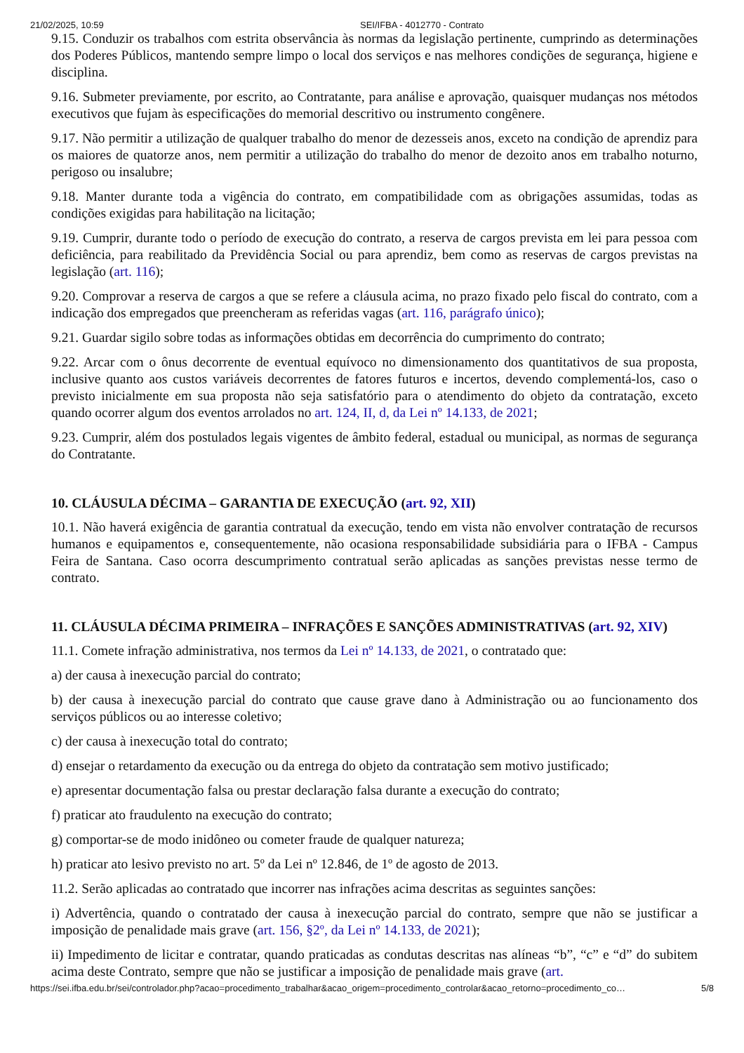21/02/2025, 10:59 SEI/IFBA - 4012770 - Contrato
9.15. Conduzir os trabalhos com estrita observância às normas da legislação pertinente, cumprindo as determinações dos Poderes Públicos, mantendo sempre limpo o local dos serviços e nas melhores condições de segurança, higiene e disciplina.
9.16. Submeter previamente, por escrito, ao Contratante, para análise e aprovação, quaisquer mudanças nos métodos executivos que fujam às especificações do memorial descritivo ou instrumento congênere.
9.17. Não permitir a utilização de qualquer trabalho do menor de dezesseis anos, exceto na condição de aprendiz para os maiores de quatorze anos, nem permitir a utilização do trabalho do menor de dezoito anos em trabalho noturno, perigoso ou insalubre;
9.18. Manter durante toda a vigência do contrato, em compatibilidade com as obrigações assumidas, todas as condições exigidas para habilitação na licitação;
9.19. Cumprir, durante todo o período de execução do contrato, a reserva de cargos prevista em lei para pessoa com deficiência, para reabilitado da Previdência Social ou para aprendiz, bem como as reservas de cargos previstas na legislação (art. 116);
9.20. Comprovar a reserva de cargos a que se refere a cláusula acima, no prazo fixado pelo fiscal do contrato, com a indicação dos empregados que preencheram as referidas vagas (art. 116, parágrafo único);
9.21. Guardar sigilo sobre todas as informações obtidas em decorrência do cumprimento do contrato;
9.22. Arcar com o ônus decorrente de eventual equívoco no dimensionamento dos quantitativos de sua proposta, inclusive quanto aos custos variáveis decorrentes de fatores futuros e incertos, devendo complementá-los, caso o previsto inicialmente em sua proposta não seja satisfatório para o atendimento do objeto da contratação, exceto quando ocorrer algum dos eventos arrolados no art. 124, II, d, da Lei nº 14.133, de 2021;
9.23. Cumprir, além dos postulados legais vigentes de âmbito federal, estadual ou municipal, as normas de segurança do Contratante.
10. CLÁUSULA DÉCIMA – GARANTIA DE EXECUÇÃO (art. 92, XII)
10.1. Não haverá exigência de garantia contratual da execução, tendo em vista não envolver contratação de recursos humanos e equipamentos e, consequentemente, não ocasiona responsabilidade subsidiária para o IFBA - Campus Feira de Santana. Caso ocorra descumprimento contratual serão aplicadas as sanções previstas nesse termo de contrato.
11. CLÁUSULA DÉCIMA PRIMEIRA – INFRAÇÕES E SANÇÕES ADMINISTRATIVAS (art. 92, XIV)
11.1. Comete infração administrativa, nos termos da Lei nº 14.133, de 2021, o contratado que:
a) der causa à inexecução parcial do contrato;
b) der causa à inexecução parcial do contrato que cause grave dano à Administração ou ao funcionamento dos serviços públicos ou ao interesse coletivo;
c) der causa à inexecução total do contrato;
d) ensejar o retardamento da execução ou da entrega do objeto da contratação sem motivo justificado;
e) apresentar documentação falsa ou prestar declaração falsa durante a execução do contrato;
f) praticar ato fraudulento na execução do contrato;
g) comportar-se de modo inidôneo ou cometer fraude de qualquer natureza;
h) praticar ato lesivo previsto no art. 5º da Lei nº 12.846, de 1º de agosto de 2013.
11.2. Serão aplicadas ao contratado que incorrer nas infrações acima descritas as seguintes sanções:
i) Advertência, quando o contratado der causa à inexecução parcial do contrato, sempre que não se justificar a imposição de penalidade mais grave (art. 156, §2º, da Lei nº 14.133, de 2021);
ii) Impedimento de licitar e contratar, quando praticadas as condutas descritas nas alíneas “b”, “c” e “d” do subitem acima deste Contrato, sempre que não se justificar a imposição de penalidade mais grave (art.
https://sei.ifba.edu.br/sei/controlador.php?acao=procedimento_trabalhar&acao_origem=procedimento_controlar&acao_retorno=procedimento_co… 5/8